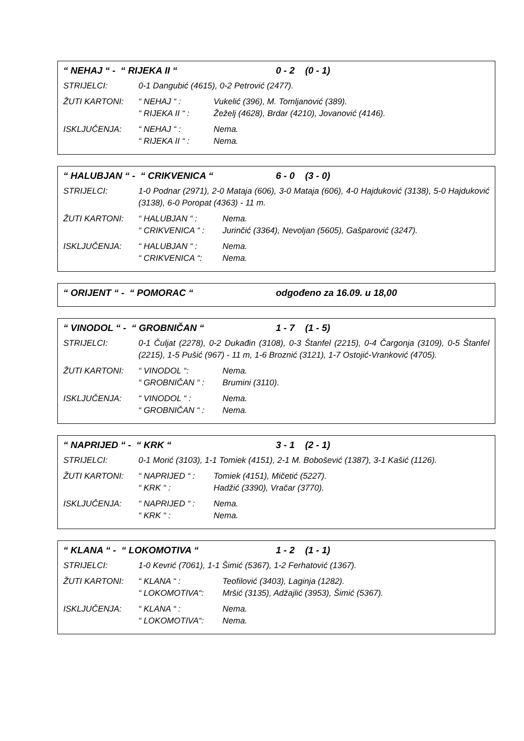“ NEHAJ “ - “ RIJEKA II “0 - 2 (0 - 1)
STRIJELCI: 0-1 Dangubić (4615), 0-2 Petrović (2477).
ŽUTI KARTONI: “ NEHAJ “ : Vukelić (396), M. Tomljanović (389).
“ RIJEKA II “ : Žeželj (4628), Brdar (4210), Jovanović (4146).
ISKLJUČENJA: “ NEHAJ “ : Nema.
“ RIJEKA II “ : Nema.
“ HALUBJAN “ - “ CRIKVENICA “6 - 0 (3 - 0)
STRIJELCI: 1-0 Podnar (2971), 2-0 Mataja (606), 3-0 Mataja (606), 4-0 Hajduković (3138), 5-0 Hajduković (3138), 6-0 Poropat (4363) - 11 m.
ŽUTI KARTONI: “ HALUBJAN “ : Nema.
“ CRIKVENICA “ : Jurinčić (3364), Nevoljan (5605), Gašparović (3247).
ISKLJUČENJA: “ HALUBJAN “ : Nema.
“ CRIKVENICA “: Nema.
“ ORIJENT “ - “ POMORAC “odgođeno za 16.09. u 18,00
“ VINODOL “ - “ GROBNIČAN “1 - 7 (1 - 5)
STRIJELCI: 0-1 Čuljat (2278), 0-2 Dukađin (3108), 0-3 Štanfel (2215), 0-4 Čargonja (3109), 0-5 Štanfel (2215), 1-5 Pušić (967) - 11 m, 1-6 Broznić (3121), 1-7 Ostojić-Vranković (4705).
ŽUTI KARTONI: “ VINODOL “: Nema.
“ GROBNIČAN “ : Brumini (3110).
ISKLJUČENJA: “ VINODOL “ : Nema.
“ GROBNIČAN “ : Nema.
“ NAPRIJED “ - “ KRK “3 - 1 (2 - 1)
STRIJELCI: 0-1 Morić (3103), 1-1 Tomiek (4151), 2-1 M. Bobošević (1387), 3-1 Kašić (1126).
ŽUTI KARTONI: “ NAPRIJED “ : Tomiek (4151), Mičetić (5227).
“ KRK “ : Hadžić (3390), Vračar (3770).
ISKLJUČENJA: “ NAPRIJED “ : Nema.
“ KRK “ : Nema.
“ KLANA “ - “ LOKOMOTIVA “1 - 2 (1 - 1)
STRIJELCI: 1-0 Kevrić (7061), 1-1 Šimić (5367), 1-2 Ferhatović (1367).
ŽUTI KARTONI: “ KLANA “ : Teofilović (3403), Laginja (1282).
“ LOKOMOTIVA“: Mršić (3135), Adžajlić (3953), Šimić (5367).
ISKLJUČENJA: “ KLANA “ : Nema.
“ LOKOMOTIVA“: Nema.